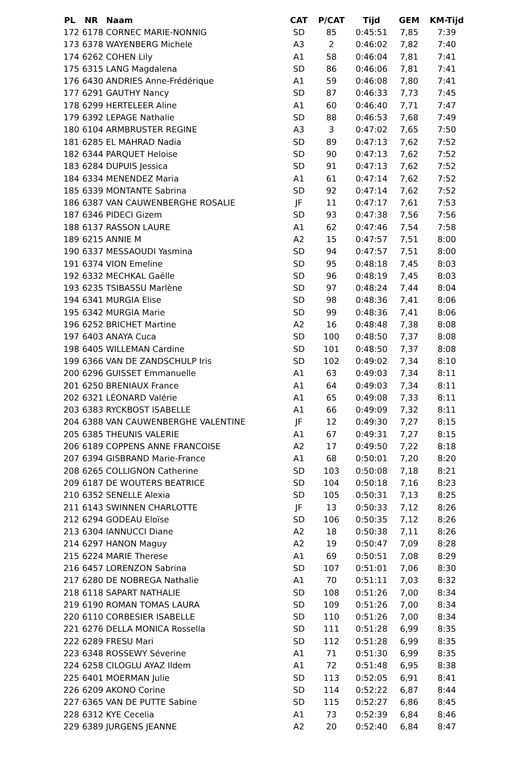| PL | NR | Naam | CAT | P/CAT | Tijd | GEM | KM-Tijd |
| --- | --- | --- | --- | --- | --- | --- | --- |
| 172 | 6178 | CORNEC MARIE-NONNIG | SD | 85 | 0:45:51 | 7,85 | 7:39 |
| 173 | 6378 | WAYENBERG Michele | A3 | 2 | 0:46:02 | 7,82 | 7:40 |
| 174 | 6262 | COHEN Lily | A1 | 58 | 0:46:04 | 7,81 | 7:41 |
| 175 | 6315 | LANG Magdalena | SD | 86 | 0:46:06 | 7,81 | 7:41 |
| 176 | 6430 | ANDRIES Anne-Frédérique | A1 | 59 | 0:46:08 | 7,80 | 7:41 |
| 177 | 6291 | GAUTHY Nancy | SD | 87 | 0:46:33 | 7,73 | 7:45 |
| 178 | 6299 | HERTELEER Aline | A1 | 60 | 0:46:40 | 7,71 | 7:47 |
| 179 | 6392 | LEPAGE Nathalie | SD | 88 | 0:46:53 | 7,68 | 7:49 |
| 180 | 6104 | ARMBRUSTER REGINE | A3 | 3 | 0:47:02 | 7,65 | 7:50 |
| 181 | 6285 | EL MAHRAD Nadia | SD | 89 | 0:47:13 | 7,62 | 7:52 |
| 182 | 6344 | PARQUET Heloise | SD | 90 | 0:47:13 | 7,62 | 7:52 |
| 183 | 6284 | DUPUIS Jessica | SD | 91 | 0:47:13 | 7,62 | 7:52 |
| 184 | 6334 | MENENDEZ Maria | A1 | 61 | 0:47:14 | 7,62 | 7:52 |
| 185 | 6339 | MONTANTE Sabrina | SD | 92 | 0:47:14 | 7,62 | 7:52 |
| 186 | 6387 | VAN CAUWENBERGHE ROSALIE | JF | 11 | 0:47:17 | 7,61 | 7:53 |
| 187 | 6346 | PIDECI Gizem | SD | 93 | 0:47:38 | 7,56 | 7:56 |
| 188 | 6137 | RASSON LAURE | A1 | 62 | 0:47:46 | 7,54 | 7:58 |
| 189 | 6215 | ANNIE M | A2 | 15 | 0:47:57 | 7,51 | 8:00 |
| 190 | 6337 | MESSAOUDI Yasmina | SD | 94 | 0:47:57 | 7,51 | 8:00 |
| 191 | 6374 | VION Emeline | SD | 95 | 0:48:18 | 7,45 | 8:03 |
| 192 | 6332 | MECHKAL Gaëlle | SD | 96 | 0:48:19 | 7,45 | 8:03 |
| 193 | 6235 | TSIBASSU Marlène | SD | 97 | 0:48:24 | 7,44 | 8:04 |
| 194 | 6341 | MURGIA Elise | SD | 98 | 0:48:36 | 7,41 | 8:06 |
| 195 | 6342 | MURGIA Marie | SD | 99 | 0:48:36 | 7,41 | 8:06 |
| 196 | 6252 | BRICHET Martine | A2 | 16 | 0:48:48 | 7,38 | 8:08 |
| 197 | 6403 | ANAYA Cuca | SD | 100 | 0:48:50 | 7,37 | 8:08 |
| 198 | 6405 | WILLEMAN Cardine | SD | 101 | 0:48:50 | 7,37 | 8:08 |
| 199 | 6366 | VAN DE ZANDSCHULP Iris | SD | 102 | 0:49:02 | 7,34 | 8:10 |
| 200 | 6296 | GUISSET Emmanuelle | A1 | 63 | 0:49:03 | 7,34 | 8:11 |
| 201 | 6250 | BRENIAUX France | A1 | 64 | 0:49:03 | 7,34 | 8:11 |
| 202 | 6321 | LÉONARD Valérie | A1 | 65 | 0:49:08 | 7,33 | 8:11 |
| 203 | 6383 | RYCKBOST ISABELLE | A1 | 66 | 0:49:09 | 7,32 | 8:11 |
| 204 | 6388 | VAN CAUWENBERGHE VALENTINE | JF | 12 | 0:49:30 | 7,27 | 8:15 |
| 205 | 6385 | THEUNIS VALERIE | A1 | 67 | 0:49:31 | 7,27 | 8:15 |
| 206 | 6189 | COPPENS ANNE FRANCOISE | A2 | 17 | 0:49:50 | 7,22 | 8:18 |
| 207 | 6394 | GISBRAND Marie-France | A1 | 68 | 0:50:01 | 7,20 | 8:20 |
| 208 | 6265 | COLLIGNON Catherine | SD | 103 | 0:50:08 | 7,18 | 8:21 |
| 209 | 6187 | DE WOUTERS BEATRICE | SD | 104 | 0:50:18 | 7,16 | 8:23 |
| 210 | 6352 | SENELLE Alexia | SD | 105 | 0:50:31 | 7,13 | 8:25 |
| 211 | 6143 | SWINNEN CHARLOTTE | JF | 13 | 0:50:33 | 7,12 | 8:26 |
| 212 | 6294 | GODEAU Eloïse | SD | 106 | 0:50:35 | 7,12 | 8:26 |
| 213 | 6304 | IANNUCCI Diane | A2 | 18 | 0:50:38 | 7,11 | 8:26 |
| 214 | 6297 | HANON Maguy | A2 | 19 | 0:50:47 | 7,09 | 8:28 |
| 215 | 6224 | MARIE Therese | A1 | 69 | 0:50:51 | 7,08 | 8:29 |
| 216 | 6457 | LORENZON Sabrina | SD | 107 | 0:51:01 | 7,06 | 8:30 |
| 217 | 6280 | DE NOBREGA Nathalie | A1 | 70 | 0:51:11 | 7,03 | 8:32 |
| 218 | 6118 | SAPART NATHALIE | SD | 108 | 0:51:26 | 7,00 | 8:34 |
| 219 | 6190 | ROMAN TOMAS LAURA | SD | 109 | 0:51:26 | 7,00 | 8:34 |
| 220 | 6110 | CORBESIER ISABELLE | SD | 110 | 0:51:26 | 7,00 | 8:34 |
| 221 | 6276 | DELLA MONICA Rossella | SD | 111 | 0:51:28 | 6,99 | 8:35 |
| 222 | 6289 | FRESU Mari | SD | 112 | 0:51:28 | 6,99 | 8:35 |
| 223 | 6348 | ROSSEWY Séverine | A1 | 71 | 0:51:30 | 6,99 | 8:35 |
| 224 | 6258 | CILOGLU AYAZ Ildem | A1 | 72 | 0:51:48 | 6,95 | 8:38 |
| 225 | 6401 | MOERMAN Julie | SD | 113 | 0:52:05 | 6,91 | 8:41 |
| 226 | 6209 | AKONO Corine | SD | 114 | 0:52:22 | 6,87 | 8:44 |
| 227 | 6365 | VAN DE PUTTE Sabine | SD | 115 | 0:52:27 | 6,86 | 8:45 |
| 228 | 6312 | KYE Cecelia | A1 | 73 | 0:52:39 | 6,84 | 8:46 |
| 229 | 6389 | JURGENS JEANNE | A2 | 20 | 0:52:40 | 6,84 | 8:47 |